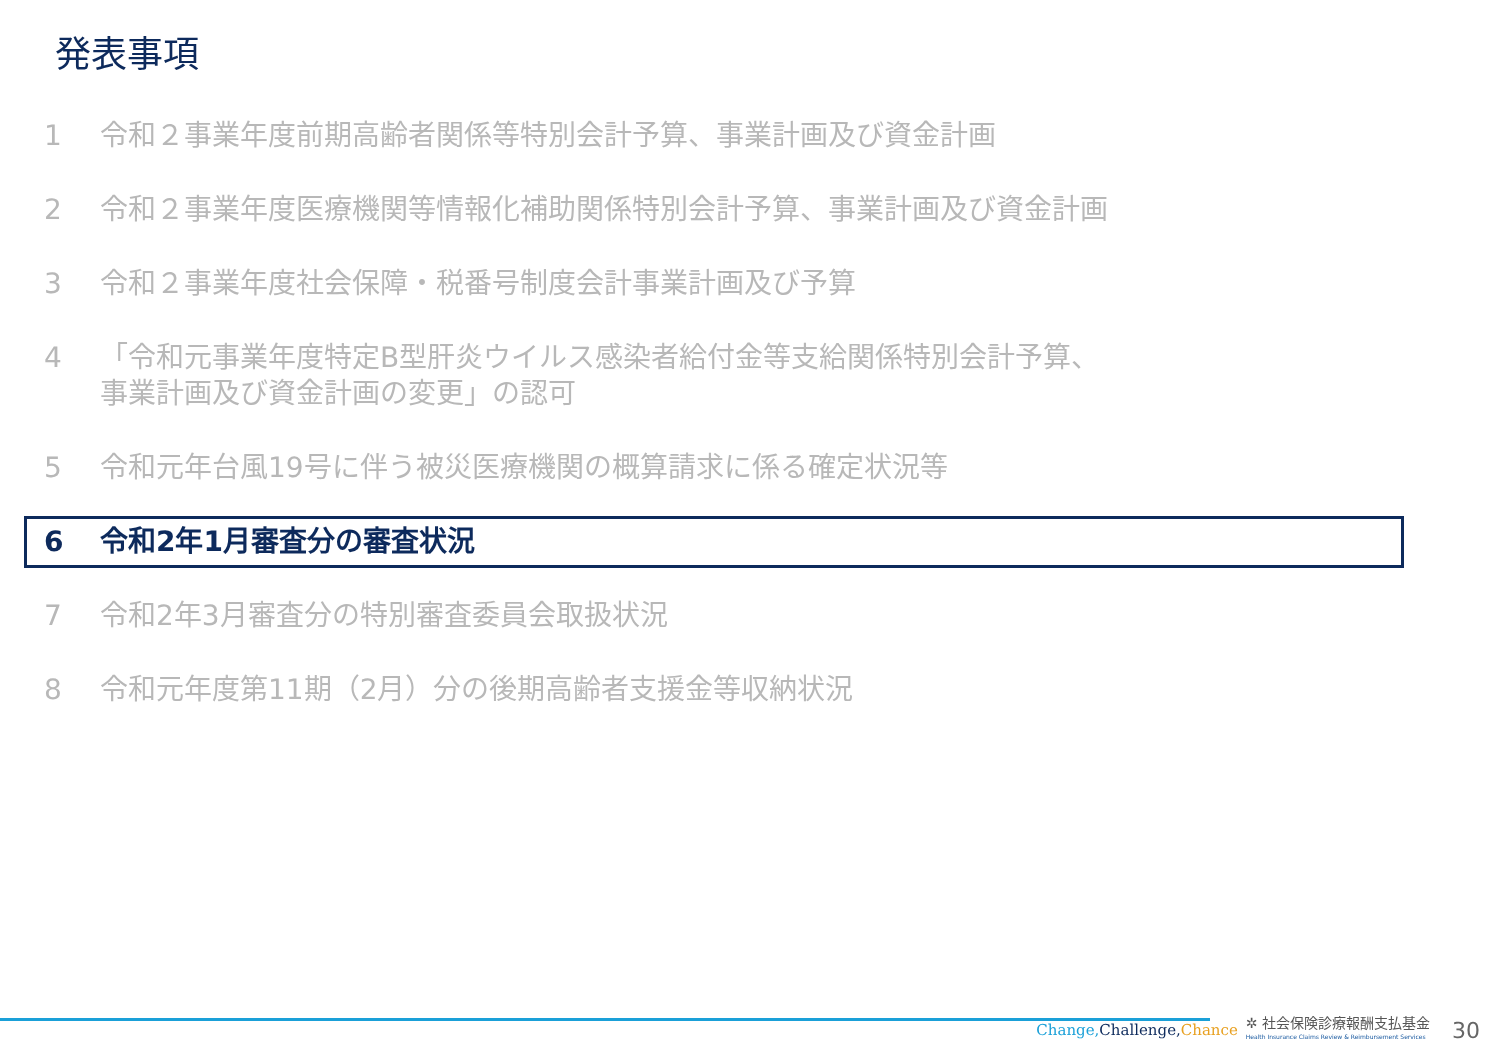発表事項
1 令和２事業年度前期高齢者関係等特別会計予算、事業計画及び資金計画
2 令和２事業年度医療機関等情報化補助関係特別会計予算、事業計画及び資金計画
3 令和２事業年度社会保障・税番号制度会計事業計画及び予算
4 「令和元事業年度特定B型肝炎ウイルス感染者給付金等支給関係特別会計予算、
事業計画及び資金計画の変更」の認可
5 令和元年台風19号に伴う被災医療機関の概算請求に係る確定状況等
6 令和2年1月審査分の審査状況
7 令和2年3月審査分の特別審査委員会取扱状況
8 令和元年度第11期（2月）分の後期高齢者支援金等収納状況
Change, Challenge, Chance ✲ 社会保険診療報酬支払基金
Health Insurance Claims Review & Reimbursement Services 30